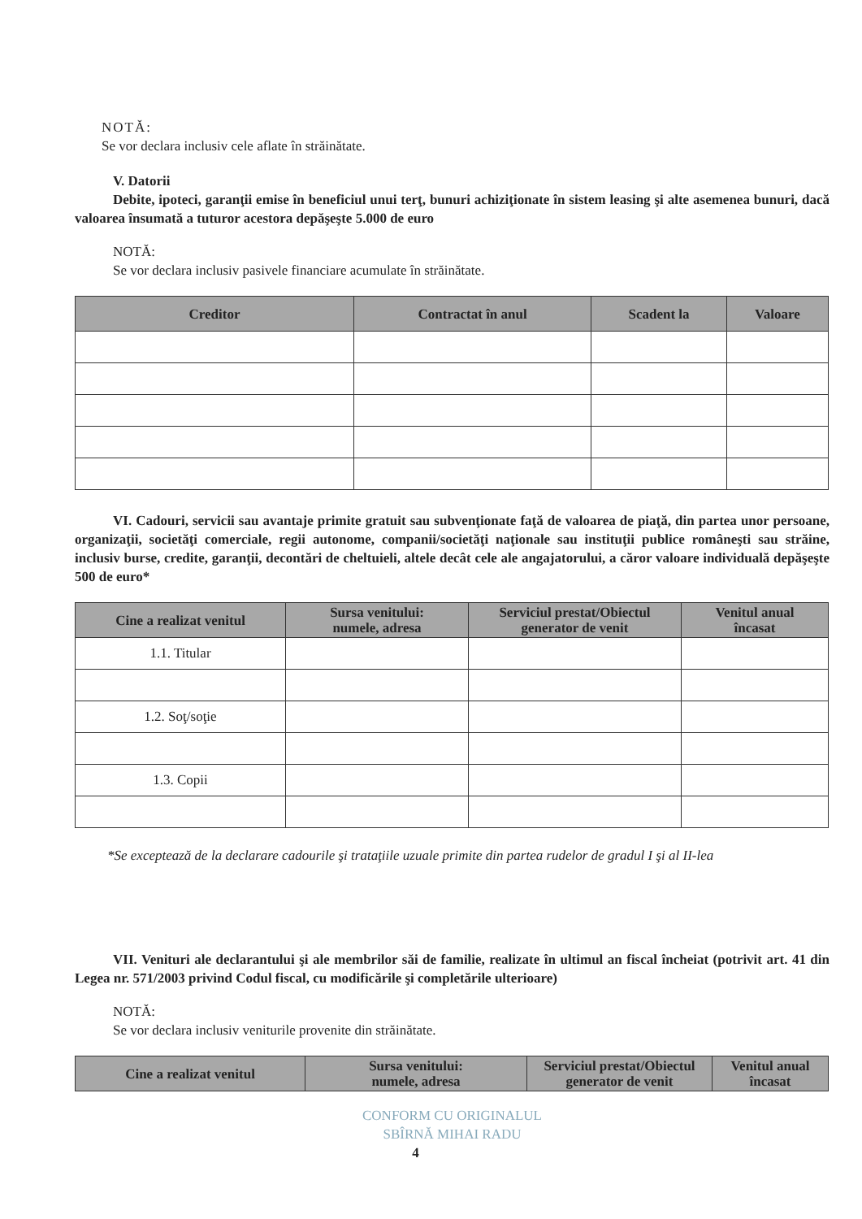NOTĂ:
Se vor declara inclusiv cele aflate în străinătate.
V. Datorii
Debite, ipoteci, garanţii emise în beneficiul unui terţ, bunuri achiziţionate în sistem leasing şi alte asemenea bunuri, dacă valoarea însumată a tuturor acestora depăşeşte 5.000 de euro
NOTĂ:
Se vor declara inclusiv pasivele financiare acumulate în străinătate.
| Creditor | Contractat în anul | Scadent la | Valoare |
| --- | --- | --- | --- |
VI. Cadouri, servicii sau avantaje primite gratuit sau subvenţionate faţă de valoarea de piaţă, din partea unor persoane, organizaţii, societăţi comerciale, regii autonome, companii/societăţi naţionale sau instituţii publice româneşti sau străine, inclusiv burse, credite, garanţii, decontări de cheltuieli, altele decât cele ale angajatorului, a căror valoare individuală depăşeşte 500 de euro*
| Cine a realizat venitul | Sursa venitului: numele, adresa | Serviciul prestat/Obiectul generator de venit | Venitul anual încasat |
| --- | --- | --- | --- |
| 1.1. Titular | | | |
| 1.2. Soţ/soţie | | | |
| 1.3. Copii | | | |
*Se exceptează de la declarare cadourile şi trataţiile uzuale primite din partea rudelor de gradul I şi al II-lea
VII. Venituri ale declarantului şi ale membrilor săi de familie, realizate în ultimul an fiscal încheiat (potrivit art. 41 din Legea nr. 571/2003 privind Codul fiscal, cu modificările şi completările ulterioare)
NOTĂ:
Se vor declara inclusiv veniturile provenite din străinătate.
| Cine a realizat venitul | Sursa venitului: numele, adresa | Serviciul prestat/Obiectul generator de venit | Venitul anual încasat |
| --- | --- | --- | --- |
CONFORM CU ORIGINALUL
SBÎRNĂ MIHAI RADU
4